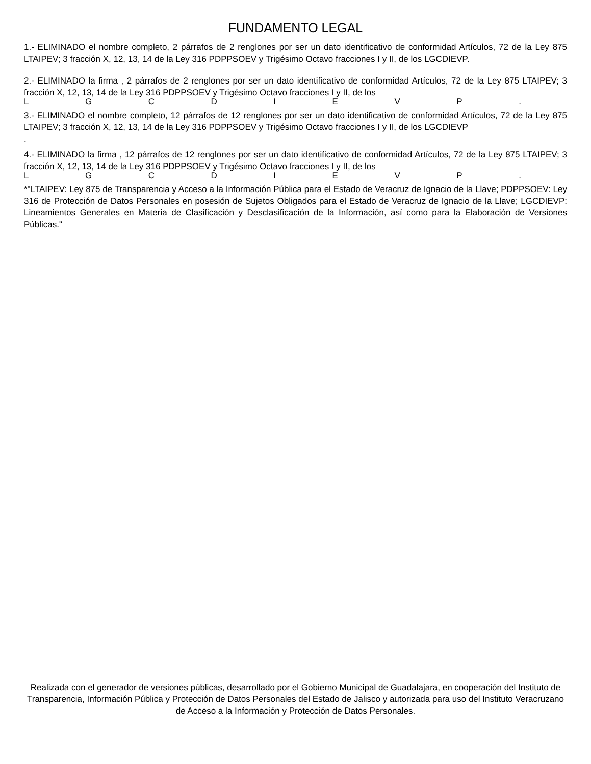FUNDAMENTO LEGAL
1.- ELIMINADO el nombre completo, 2 párrafos de 2 renglones por ser un dato identificativo de conformidad Artículos, 72 de la Ley 875 LTAIPEV; 3 fracción X, 12, 13, 14 de la Ley 316 PDPPSOEV y Trigésimo Octavo fracciones I y II, de los LGCDIEVP.
2.- ELIMINADO la firma , 2 párrafos de 2 renglones por ser un dato identificativo de conformidad Artículos, 72 de la Ley 875 LTAIPEV; 3 fracción X, 12, 13, 14 de la Ley 316 PDPPSOEV y Trigésimo Octavo fracciones I y II, de los
LGCDIEVP.
3.- ELIMINADO el nombre completo, 12 párrafos de 12 renglones por ser un dato identificativo de conformidad Artículos, 72 de la Ley 875 LTAIPEV; 3 fracción X, 12, 13, 14 de la Ley 316 PDPPSOEV y Trigésimo Octavo fracciones I y II, de los LGCDIEVP
.
4.- ELIMINADO la firma , 12 párrafos de 12 renglones por ser un dato identificativo de conformidad Artículos, 72 de la Ley 875 LTAIPEV; 3 fracción X, 12, 13, 14 de la Ley 316 PDPPSOEV y Trigésimo Octavo fracciones I y II, de los
LGCDIEVP.
*"LTAIPEV: Ley 875 de Transparencia y Acceso a la Información Pública para el Estado de Veracruz de Ignacio de la Llave; PDPPSOEV: Ley 316 de Protección de Datos Personales en posesión de Sujetos Obligados para el Estado de Veracruz de Ignacio de la Llave; LGCDIEVP: Lineamientos Generales en Materia de Clasificación y Desclasificación de la Información, así como para la Elaboración de Versiones Públicas."
Realizada con el generador de versiones públicas, desarrollado por el Gobierno Municipal de Guadalajara, en cooperación del Instituto de Transparencia, Información Pública y Protección de Datos Personales del Estado de Jalisco y autorizada para uso del Instituto Veracruzano de Acceso a la Información y Protección de Datos Personales.